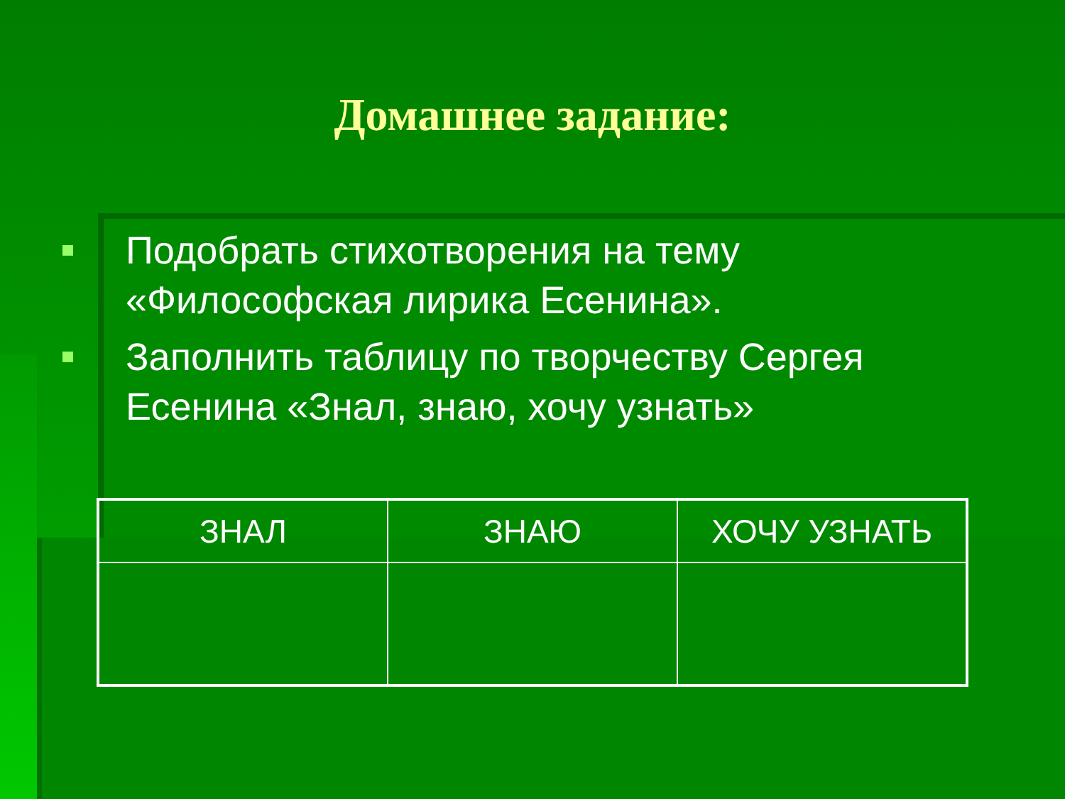Домашнее задание:
Подобрать стихотворения на тему «Философская лирика Есенина».
Заполнить таблицу по творчеству Сергея Есенина «Знал, знаю, хочу узнать»
| ЗНАЛ | ЗНАЮ | ХОЧУ УЗНАТЬ |
| --- | --- | --- |